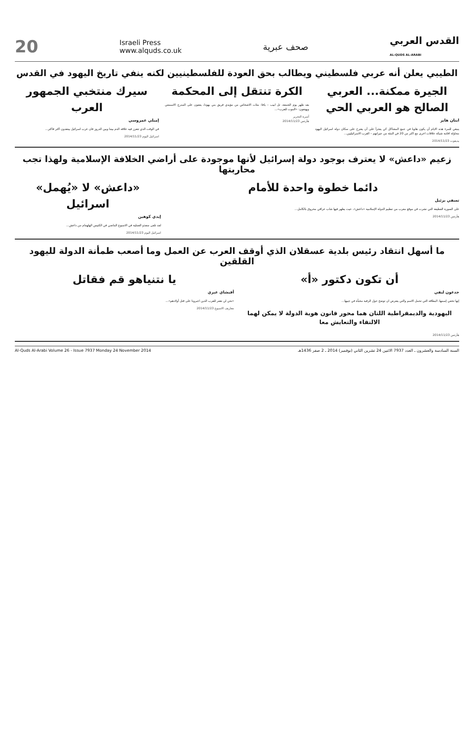20
Israeli Press
www.alquds.co.uk
صحف عبرية
القدس العربي
AL-QUDS AL-ARABI
الطيبي يعلن أنه عربي فلسطيني ويطالب بحق العودة للفلسطينيين لكنه ينفي تاريخ اليهود في القدس
الجيرة ممكنة... العربي الصالح هو العربي الحي
ايتان هابر
ينبغي للمرء هذه الايام أن يكون هاويا في جمع المشاكل كي يتجرأ على أن يقترح على سكان دولة اسرائيل اليهود محاولة اقامة شبكة علاقات اخرى مع اكثر من 20 في المئة من جيرانهم – العرب الاسرائيليين...
يديعوت 2014/11/23
الكرة تنتقل إلى المحكمة
بعد ظهر يوم الجمعة، تل ابيب – يافا: مئات الاشخاص من مؤيدي فريق بني يهودا، يقفون على المدرج الاسمنتي ويهتفون: «الموت للعرب»...
أسرة التحرير
هآرتس 2014/11/23
سيرك منتخبي الجمهور العرب
إميلي عمروسي
في الوقت الذي تتعزز فيه علاقة الدم بيننا وبين الدروز فان عرب اسرائيل يبتعدون اكثر فاكثر...
اسرائيل اليوم 2014/11/23
زعيم «داعش» لا يعترف بوجود دولة إسرائيل لأنها موجودة على أراضي الخلافة الإسلامية ولهذا تجب محاربتها
دائما خطوة واحدة للأمام
تسفي برئيل
على الصورة الفظيعة التي نشرت في موقع مقرب من تنظيم الدولة الإسلامية «داعش»، حيث يظهر فيها شاب عراقي محروق بالكامل...
هآرتس 2014/11/23
«داعش» لا «يُهمل» اسرائيل
إيدي كوهين
لقد تلقى منفذو العملية في الاسبوع الماضي في الكنيس الهلهمام من داعش...
اسرائيل اليوم 2014/11/23
ما أسهل انتقاد رئيس بلدية عسقلان الذي أوقف العرب عن العمل وما أصعب طمأنة الدولة لليهود القلقين
أن تكون دكتور «أ»
جدعون ليفي
إنها تخفي إسمها، البطاقة التي تحمل الاسم والتي يفترض ان توضح حول الرقبة مخبأة في جيبها...
اليهودية والديمقراطية اللتان هما محور قانون هوية الدولة لا يمكن لهما الالتقاء والتعايش معا
هآرتس 2014/11/23
يا نتنياهو قم فقاتل
أفيشاي عبري
«نحن لن نغفر للعرب الذين اجبرونا على قتل أولادهم»...
معاريف الاسبوع 2014/11/23
Al-Quds Al-Arabi Volume 26 - Issue 7937 Monday 24 November 2014
السنة السادسة والعشرون ـ العدد 7937 الاثنين 24 تشرين الثاني (نوفمبر) 2014 ـ 2 صفر 1436هـ